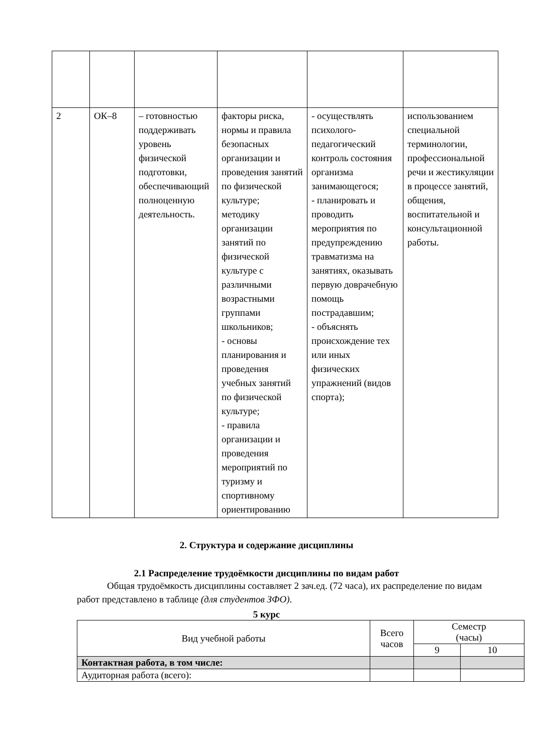| 2 | ОК–8 | – готовностью поддерживать уровень физической подготовки, обеспечивающий полноценную деятельность. | факторы риска, нормы и правила безопасных организации и проведения занятий по физической культуре; методику организации занятий по физической культуре с различными возрастными группами школьников; - основы планирования и проведения учебных занятий по физической культуре; - правила организации и проведения мероприятий по туризму и спортивному ориентированию | - осуществлять психолого-педагогический контроль состояния организма занимающегося; - планировать и проводить мероприятия по предупреждению травматизма на занятиях, оказывать первую доврачебную помощь пострадавшим; - объяснять происхождение тех или иных физических упражнений (видов спорта); | использованием специальной терминологии, профессиональной речи и жестикуляции в процессе занятий, общения, воспитательной и консультационной работы. |
2. Структура и содержание дисциплины
2.1 Распределение трудоёмкости дисциплины по видам работ
Общая трудоёмкость дисциплины составляет 2 зач.ед. (72 часа), их распределение по видам работ представлено в таблице (для студентов ЗФО).
5 курс
| Вид учебной работы | Всего часов | Семестр (часы) | |
| | | 9 | 10 |
| Контактная работа, в том числе: | | | |
| Аудиторная работа (всего): | | | |